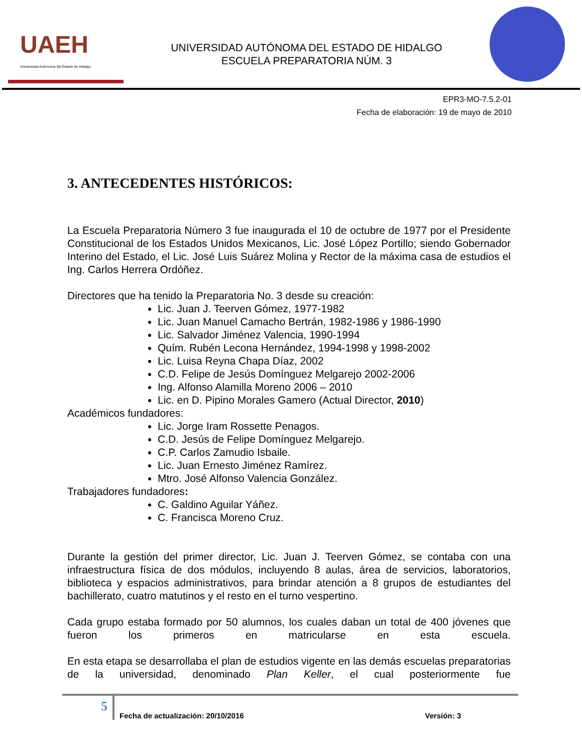UAEH
Universidad Autónoma del Estado de Hidalgo
UNIVERSIDAD AUTÓNOMA DEL ESTADO DE HIDALGO
ESCUELA PREPARATORIA NÚM. 3
EPR3-MO-7.5.2-01
Fecha de elaboración: 19 de mayo de 2010
3. ANTECEDENTES HISTÓRICOS:
La Escuela Preparatoria Número 3 fue inaugurada el 10 de octubre de 1977 por el Presidente Constitucional de los Estados Unidos Mexicanos, Lic. José López Portillo; siendo Gobernador Interino del Estado, el Lic. José Luis Suárez Molina y Rector de la máxima casa de estudios el Ing. Carlos Herrera Ordóñez.
Directores que ha tenido la Preparatoria No. 3 desde su creación:
Lic. Juan J. Teerven Gómez, 1977-1982
Lic. Juan Manuel Camacho Bertrán, 1982-1986 y 1986-1990
Lic. Salvador Jiménez Valencia, 1990-1994
Quím. Rubén Lecona Hernández, 1994-1998 y 1998-2002
Lic. Luisa Reyna Chapa Díaz, 2002
C.D. Felipe de Jesús Domínguez Melgarejo 2002-2006
Ing. Alfonso Alamilla Moreno 2006 – 2010
Lic. en D. Pipino Morales Gamero (Actual Director, 2010)
Académicos fundadores:
Lic. Jorge Iram Rossette Penagos.
C.D. Jesús de Felipe Domínguez Melgarejo.
C.P. Carlos Zamudio Isbaile.
Lic. Juan Ernesto Jiménez Ramírez.
Mtro. José Alfonso Valencia González.
Trabajadores fundadores:
C. Galdino Aguilar Yáñez.
C. Francisca Moreno Cruz.
Durante la gestión del primer director, Lic. Juan J. Teerven Gómez, se contaba con una infraestructura física de dos módulos, incluyendo 8 aulas, área de servicios, laboratorios, biblioteca y espacios administrativos, para brindar atención a 8 grupos de estudiantes del bachillerato, cuatro matutinos y el resto en el turno vespertino.
Cada grupo estaba formado por 50 alumnos, los cuales daban un total de 400 jóvenes que fueron los primeros en matricularse en esta escuela.
En esta etapa se desarrollaba el plan de estudios vigente en las demás escuelas preparatorias de la universidad, denominado Plan Keller, el cual posteriormente fue
5
Fecha de actualización: 20/10/2016 Versión: 3